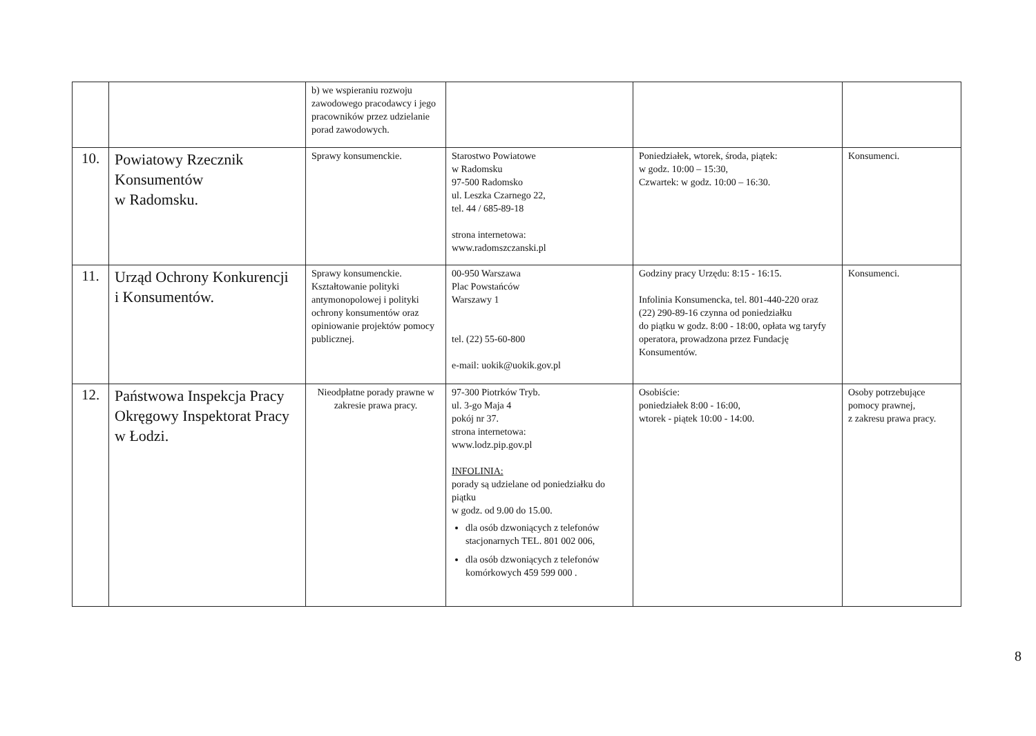| | | b) we wspieraniu rozwoju zawodowego pracodawcy i jego pracowników przez udzielanie porad zawodowych. | | | |
| 10. | Powiatowy Rzecznik Konsumentów w Radomsku. | Sprawy konsumenckie. | Starostwo Powiatowe w Radomsku 97-500 Radomsko ul. Leszka Czarnego 22, tel. 44 / 685-89-18 strona internetowa: www.radomszczanski.pl | Poniedziałek, wtorek, środa, piątek: w godz. 10:00 – 15:30, Czwartek: w godz. 10:00 – 16:30. | Konsumenci. |
| 11. | Urząd Ochrony Konkurencji i Konsumentów. | Sprawy konsumenckie. Kształtowanie polityki antymonopolowej i polityki ochrony konsumentów oraz opiniowanie projektów pomocy publicznej. | 00-950 Warszawa Plac Powstańców Warszawy 1 tel. (22) 55-60-800 e-mail: uokik@uokik.gov.pl | Godziny pracy Urzędu: 8:15 - 16:15. Infolinia Konsumencka, tel. 801-440-220 oraz (22) 290-89-16 czynna od poniedziałku do piątku w godz. 8:00 - 18:00, opłata wg taryfy operatora, prowadzona przez Fundację Konsumentów. | Konsumenci. |
| 12. | Państwowa Inspekcja Pracy Okręgowy Inspektorat Pracy w Łodzi. | Nieodpłatne porady prawne w zakresie prawa pracy. | 97-300 Piotrków Tryb. ul. 3-go Maja 4 pokój nr 37. strona internetowa: www.lodz.pip.gov.pl INFOLINIA: porady są udzielane od poniedziałku do piątku w godz. od 9.00 do 15.00. dla osób dzwoniących z telefonów stacjonarnych TEL. 801 002 006, dla osób dzwoniących z telefonów komórkowych 459 599 000 . | Osobiście: poniedziałek 8:00 - 16:00, wtorek - piątek 10:00 - 14:00. | Osoby potrzebujące pomocy prawnej, z zakresu prawa pracy. |
8